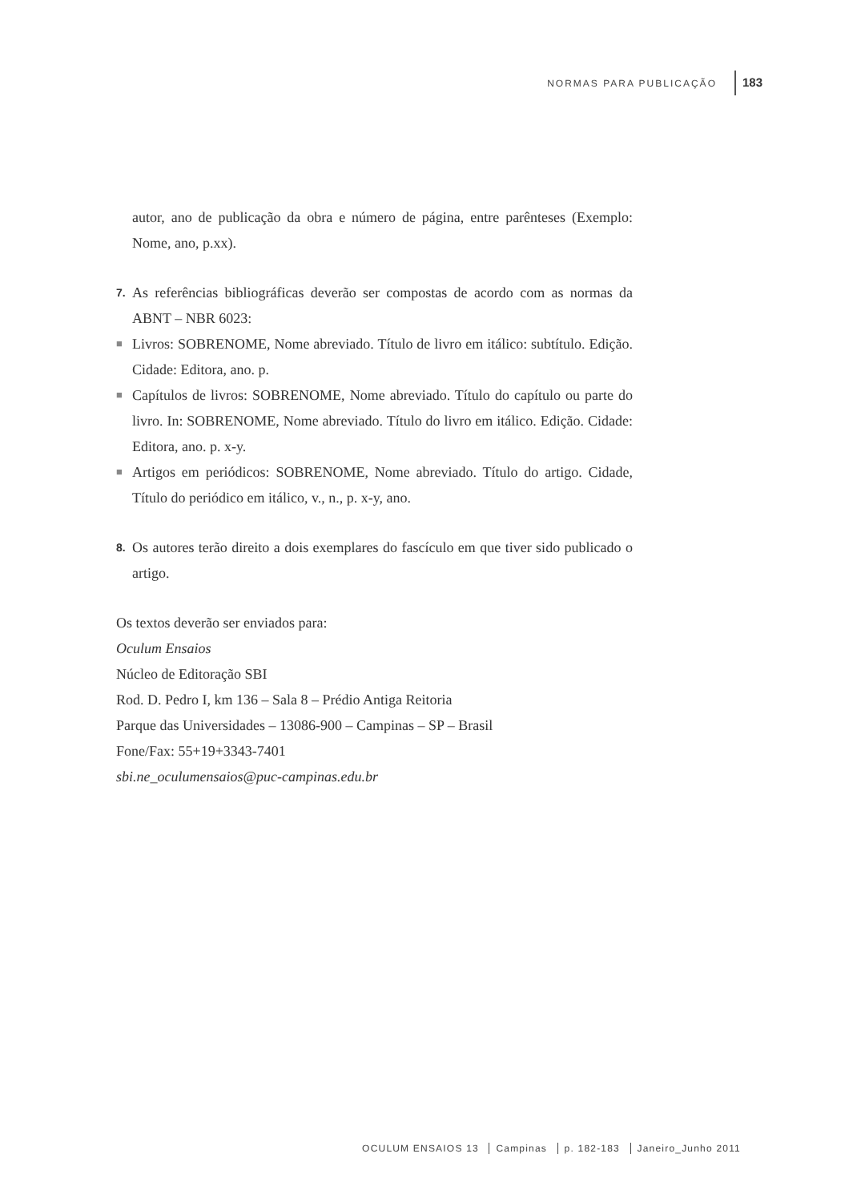NORMAS PARA PUBLICAÇÃO
183
autor, ano de publicação da obra e número de página, entre parênteses (Exemplo: Nome, ano, p.xx).
7.
As referências bibliográficas deverão ser compostas de acordo com as normas da ABNT – NBR 6023:
■
Livros: SOBRENOME, Nome abreviado. Título de livro em itálico: subtítulo. Edição. Cidade: Editora, ano. p.
■
Capítulos de livros: SOBRENOME, Nome abreviado. Título do capítulo ou parte do livro. In: SOBRENOME, Nome abreviado. Título do livro em itálico. Edição. Cidade: Editora, ano. p. x-y.
■
Artigos em periódicos: SOBRENOME, Nome abreviado. Título do artigo. Cidade, Título do periódico em itálico, v., n., p. x-y, ano.
8.
Os autores terão direito a dois exemplares do fascículo em que tiver sido publicado o artigo.
Os textos deverão ser enviados para:
Oculum Ensaios
Núcleo de Editoração SBI
Rod. D. Pedro I, km 136 – Sala 8 – Prédio Antiga Reitoria
Parque das Universidades – 13086-900 – Campinas – SP – Brasil
Fone/Fax: 55+19+3343-7401
sbi.ne_oculumensaios@puc-campinas.edu.br
OCULUM ENSAIOS 13 Campinas p. 182-183 Janeiro_Junho 2011